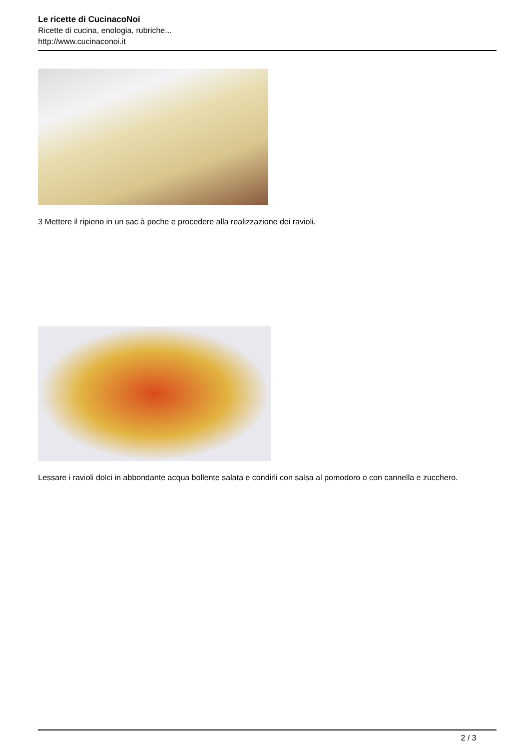Le ricette di CucinacoNoi
Ricette di cucina, enologia, rubriche...
http://www.cucinaconoi.it
3 Mettere il ripieno in un sac à poche e procedere alla realizzazione dei ravioli.
Lessare i ravioli dolci in abbondante acqua bollente salata e condirli con salsa al pomodoro o con cannella e zucchero.
2 / 3